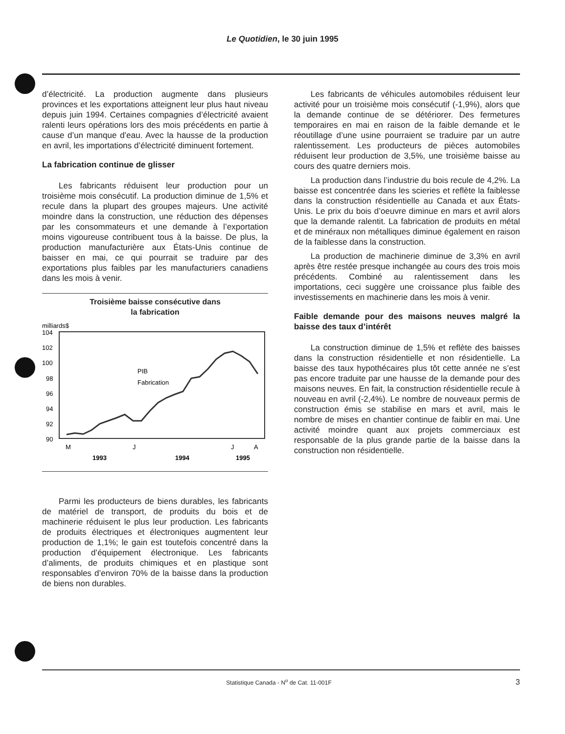Le Quotidien, le 30 juin 1995
d’électricité. La production augmente dans plusieurs provinces et les exportations atteignent leur plus haut niveau depuis juin 1994. Certaines compagnies d’électricité avaient ralenti leurs opérations lors des mois précédents en partie à cause d’un manque d’eau. Avec la hausse de la production en avril, les importations d’électricité diminuent fortement.
La fabrication continue de glisser
Les fabricants réduisent leur production pour un troisième mois consécutif. La production diminue de 1,5% et recule dans la plupart des groupes majeurs. Une activité moindre dans la construction, une réduction des dépenses par les consommateurs et une demande à l’exportation moins vigoureuse contribuent tous à la baisse. De plus, la production manufacturière aux États-Unis continue de baisser en mai, ce qui pourrait se traduire par des exportations plus faibles par les manufacturiers canadiens dans les mois à venir.
Troisième baisse consécutive dans
la fabrication
milliards$
104
102
100
98
96
94
92
90
PIB
Fabrication
M
J
J
A
1993
1994
1995
Parmi les producteurs de biens durables, les fabricants de matériel de transport, de produits du bois et de machinerie réduisent le plus leur production. Les fabricants de produits électriques et électroniques augmentent leur production de 1,1%; le gain est toutefois concentré dans la production d’équipement électronique. Les fabricants d’aliments, de produits chimiques et en plastique sont responsables d’environ 70% de la baisse dans la production de biens non durables.
Les fabricants de véhicules automobiles réduisent leur activité pour un troisième mois consécutif (-1,9%), alors que la demande continue de se détériorer. Des fermetures temporaires en mai en raison de la faible demande et le réoutillage d’une usine pourraient se traduire par un autre ralentissement. Les producteurs de pièces automobiles réduisent leur production de 3,5%, une troisième baisse au cours des quatre derniers mois.
La production dans l’industrie du bois recule de 4,2%. La baisse est concentrée dans les scieries et reflète la faiblesse dans la construction résidentielle au Canada et aux États-Unis. Le prix du bois d’oeuvre diminue en mars et avril alors que la demande ralentit. La fabrication de produits en métal et de minéraux non métalliques diminue également en raison de la faiblesse dans la construction.
La production de machinerie diminue de 3,3% en avril après être restée presque inchangée au cours des trois mois précédents. Combiné au ralentissement dans les importations, ceci suggère une croissance plus faible des investissements en machinerie dans les mois à venir.
Faible demande pour des maisons neuves malgré la baisse des taux d’intérêt
La construction diminue de 1,5% et reflète des baisses dans la construction résidentielle et non résidentielle. La baisse des taux hypothécaires plus tôt cette année ne s’est pas encore traduite par une hausse de la demande pour des maisons neuves. En fait, la construction résidentielle recule à nouveau en avril (-2,4%). Le nombre de nouveaux permis de construction émis se stabilise en mars et avril, mais le nombre de mises en chantier continue de faiblir en mai. Une activité moindre quant aux projets commerciaux est responsable de la plus grande partie de la baisse dans la construction non résidentielle.
Statistique Canada - N<sup>o</sup> de Cat. 11-001F 3